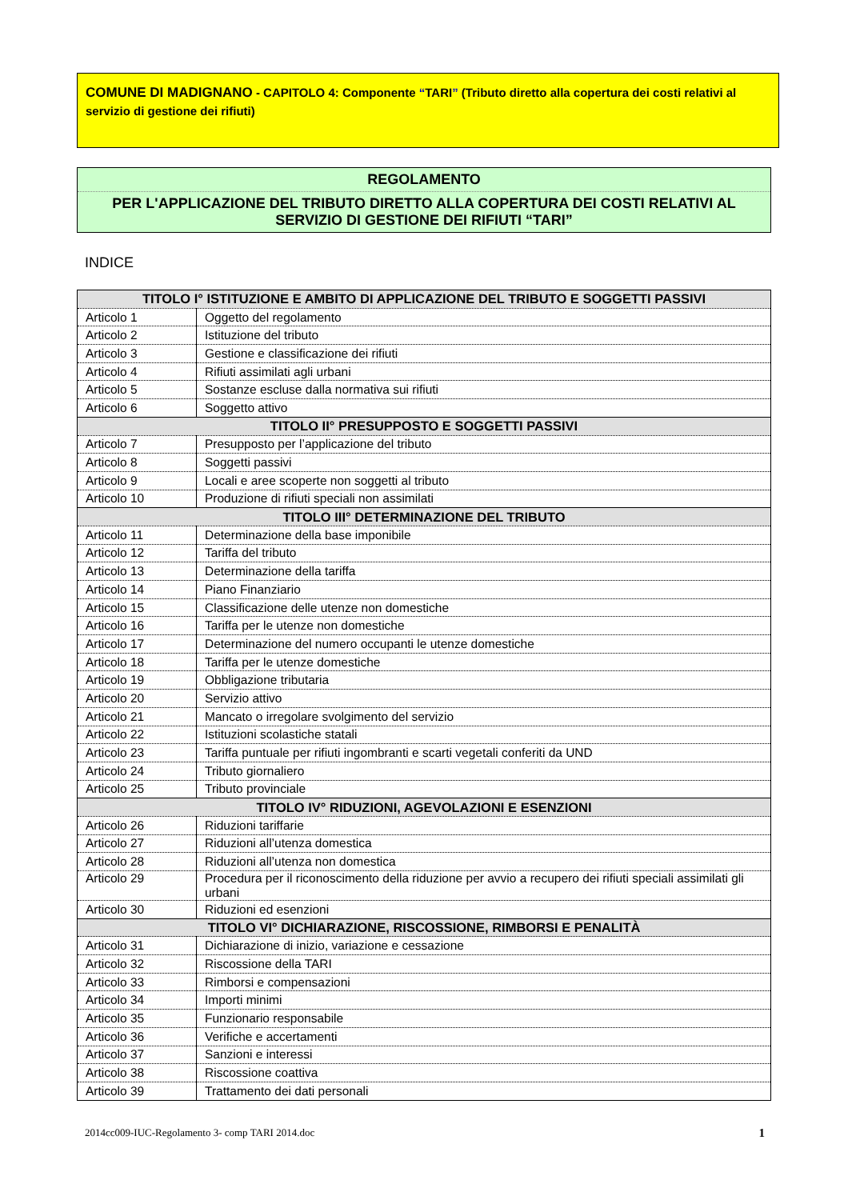COMUNE DI MADIGNANO - CAPITOLO 4: Componente “TARI” (Tributo diretto alla copertura dei costi relativi al servizio di gestione dei rifiuti)
REGOLAMENTO
PER L'APPLICAZIONE DEL TRIBUTO DIRETTO ALLA COPERTURA DEI COSTI RELATIVI AL SERVIZIO DI GESTIONE DEI RIFIUTI “TARI”
INDICE
| TITOLO I° ISTITUZIONE E AMBITO DI APPLICAZIONE DEL TRIBUTO E SOGGETTI PASSIVI | |
| --- | --- |
| Articolo 1 | Oggetto del regolamento |
| Articolo 2 | Istituzione del tributo |
| Articolo 3 | Gestione e classificazione dei rifiuti |
| Articolo 4 | Rifiuti assimilati agli urbani |
| Articolo 5 | Sostanze escluse dalla normativa sui rifiuti |
| Articolo 6 | Soggetto attivo |
| TITOLO II° PRESUPPOSTO E SOGGETTI PASSIVI | |
| Articolo 7 | Presupposto per l’applicazione del tributo |
| Articolo 8 | Soggetti passivi |
| Articolo 9 | Locali e aree scoperte non soggetti al tributo |
| Articolo 10 | Produzione di rifiuti speciali non assimilati |
| TITOLO III° DETERMINAZIONE DEL TRIBUTO | |
| Articolo 11 | Determinazione della base imponibile |
| Articolo 12 | Tariffa del tributo |
| Articolo 13 | Determinazione della tariffa |
| Articolo 14 | Piano Finanziario |
| Articolo 15 | Classificazione delle utenze non domestiche |
| Articolo 16 | Tariffa per le utenze non domestiche |
| Articolo 17 | Determinazione del numero occupanti le utenze domestiche |
| Articolo 18 | Tariffa per le utenze domestiche |
| Articolo 19 | Obbligazione tributaria |
| Articolo 20 | Servizio attivo |
| Articolo 21 | Mancato o irregolare svolgimento del servizio |
| Articolo 22 | Istituzioni scolastiche statali |
| Articolo 23 | Tariffa puntuale per rifiuti ingombranti e scarti vegetali conferiti da UND |
| Articolo 24 | Tributo giornaliero |
| Articolo 25 | Tributo provinciale |
| TITOLO IV° RIDUZIONI, AGEVOLAZIONI E ESENZIONI | |
| Articolo 26 | Riduzioni tariffarie |
| Articolo 27 | Riduzioni all’utenza domestica |
| Articolo 28 | Riduzioni all’utenza non domestica |
| Articolo 29 | Procedura per il riconoscimento della riduzione per avvio a recupero dei rifiuti speciali assimilati gli urbani |
| Articolo 30 | Riduzioni ed esenzioni |
| TITOLO VI° DICHIARAZIONE, RISCOSSIONE, RIMBORSI E PENALITÀ | |
| Articolo 31 | Dichiarazione di inizio, variazione e cessazione |
| Articolo 32 | Riscossione della TARI |
| Articolo 33 | Rimborsi e compensazioni |
| Articolo 34 | Importi minimi |
| Articolo 35 | Funzionario responsabile |
| Articolo 36 | Verifiche e accertamenti |
| Articolo 37 | Sanzioni e interessi |
| Articolo 38 | Riscossione coattiva |
| Articolo 39 | Trattamento dei dati personali |
2014cc009-IUC-Regolamento 3- comp TARI 2014.doc 1